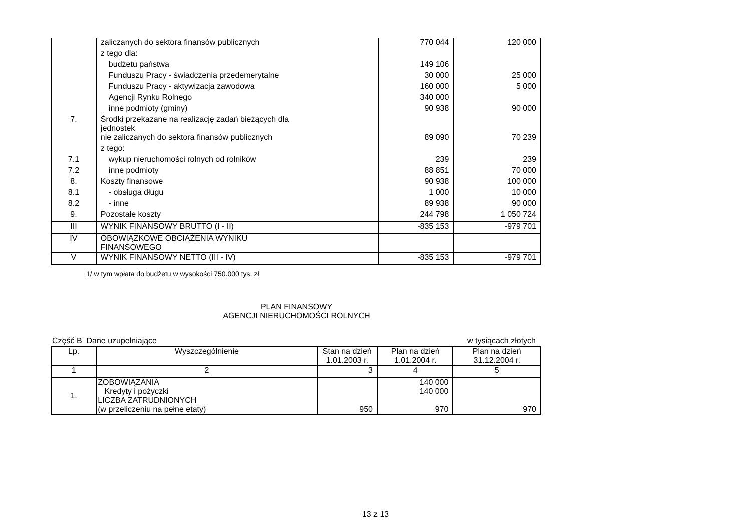| | zaliczanych do sektora finansów publicznych | 770 044 | 120 000 |
| | z tego dla: | | |
| | budżetu państwa | 149 106 | |
| | Funduszu Pracy - świadczenia przedemerytalne | 30 000 | 25 000 |
| | Funduszu Pracy - aktywizacja zawodowa | 160 000 | 5 000 |
| | Agencji Rynku Rolnego | 340 000 | |
| | inne podmioty (gminy) | 90 938 | 90 000 |
| 7. | Środki przekazane na realizację zadań bieżących dla jednostek | | |
| | nie zaliczanych do sektora finansów publicznych | 89 090 | 70 239 |
| | z tego: | | |
| 7.1 | wykup nieruchomości rolnych od rolników | 239 | 239 |
| 7.2 | inne podmioty | 88 851 | 70 000 |
| 8. | Koszty finansowe | 90 938 | 100 000 |
| 8.1 | - obsługa długu | 1 000 | 10 000 |
| 8.2 | - inne | 89 938 | 90 000 |
| 9. | Pozostałe koszty | 244 798 | 1 050 724 |
| III | WYNIK FINANSOWY BRUTTO (I - II) | -835 153 | -979 701 |
| IV | OBOWIĄZKOWE OBCIĄŻENIA WYNIKU FINANSOWEGO | | |
| V | WYNIK FINANSOWY NETTO (III - IV) | -835 153 | -979 701 |
1/ w tym wpłata do budżetu w wysokości 750.000 tys. zł
PLAN FINANSOWY
AGENCJI NIERUCHOMOŚCI ROLNYCH
Część B Dane uzupełniające w tysiącach złotych
| Lp. | Wyszczególnienie | Stan na dzień 1.01.2003 r. | Plan na dzień 1.01.2004 r. | Plan na dzień 31.12.2004 r. |
| --- | --- | --- | --- | --- |
| 1 | 2 | 3 | 4 | 5 |
| 1. | ZOBOWIĄZANIA Kredyty i pożyczki LICZBA ZATRUDNIONYCH (w przeliczeniu na pełne etaty) | 950 | 140 000 140 000 970 | 970 |
13 z 13